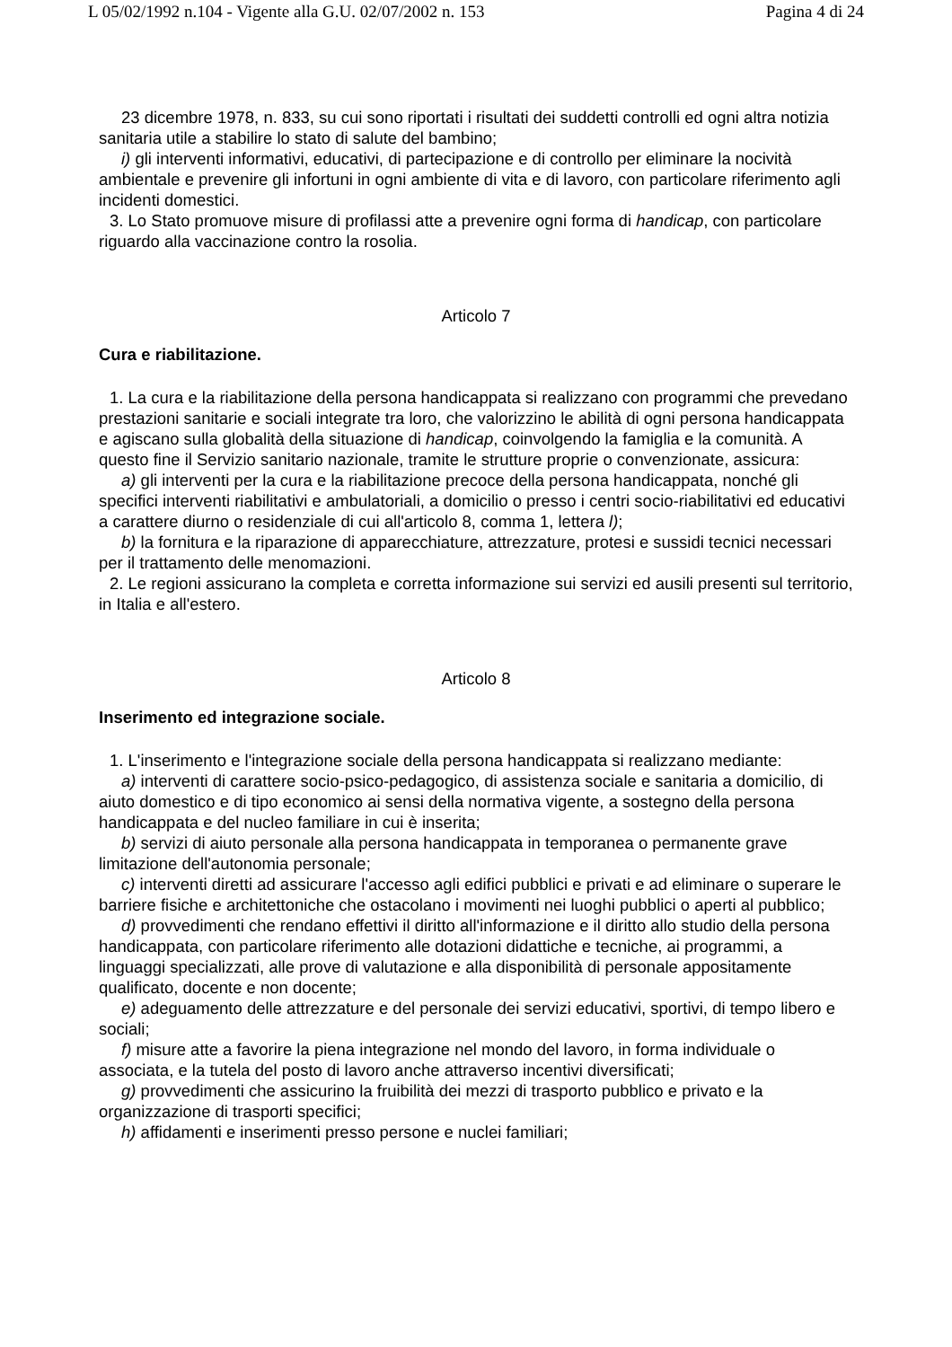L 05/02/1992 n.104 - Vigente alla G.U. 02/07/2002 n. 153 Pagina 4 di 24
23 dicembre 1978, n. 833, su cui sono riportati i risultati dei suddetti controlli ed ogni altra notizia sanitaria utile a stabilire lo stato di salute del bambino;
i) gli interventi informativi, educativi, di partecipazione e di controllo per eliminare la nocività ambientale e prevenire gli infortuni in ogni ambiente di vita e di lavoro, con particolare riferimento agli incidenti domestici.
3. Lo Stato promuove misure di profilassi atte a prevenire ogni forma di handicap, con particolare riguardo alla vaccinazione contro la rosolia.
Articolo 7
Cura e riabilitazione.
1. La cura e la riabilitazione della persona handicappata si realizzano con programmi che prevedano prestazioni sanitarie e sociali integrate tra loro, che valorizzino le abilità di ogni persona handicappata e agiscano sulla globalità della situazione di handicap, coinvolgendo la famiglia e la comunità. A questo fine il Servizio sanitario nazionale, tramite le strutture proprie o convenzionate, assicura:
a) gli interventi per la cura e la riabilitazione precoce della persona handicappata, nonché gli specifici interventi riabilitativi e ambulatoriali, a domicilio o presso i centri socio-riabilitativi ed educativi a carattere diurno o residenziale di cui all'articolo 8, comma 1, lettera l);
b) la fornitura e la riparazione di apparecchiature, attrezzature, protesi e sussidi tecnici necessari per il trattamento delle menomazioni.
2. Le regioni assicurano la completa e corretta informazione sui servizi ed ausili presenti sul territorio, in Italia e all'estero.
Articolo 8
Inserimento ed integrazione sociale.
1. L'inserimento e l'integrazione sociale della persona handicappata si realizzano mediante:
a) interventi di carattere socio-psico-pedagogico, di assistenza sociale e sanitaria a domicilio, di aiuto domestico e di tipo economico ai sensi della normativa vigente, a sostegno della persona handicappata e del nucleo familiare in cui è inserita;
b) servizi di aiuto personale alla persona handicappata in temporanea o permanente grave limitazione dell'autonomia personale;
c) interventi diretti ad assicurare l'accesso agli edifici pubblici e privati e ad eliminare o superare le barriere fisiche e architettoniche che ostacolano i movimenti nei luoghi pubblici o aperti al pubblico;
d) provvedimenti che rendano effettivi il diritto all'informazione e il diritto allo studio della persona handicappata, con particolare riferimento alle dotazioni didattiche e tecniche, ai programmi, a linguaggi specializzati, alle prove di valutazione e alla disponibilità di personale appositamente qualificato, docente e non docente;
e) adeguamento delle attrezzature e del personale dei servizi educativi, sportivi, di tempo libero e sociali;
f) misure atte a favorire la piena integrazione nel mondo del lavoro, in forma individuale o associata, e la tutela del posto di lavoro anche attraverso incentivi diversificati;
g) provvedimenti che assicurino la fruibilità dei mezzi di trasporto pubblico e privato e la organizzazione di trasporti specifici;
h) affidamenti e inserimenti presso persone e nuclei familiari;